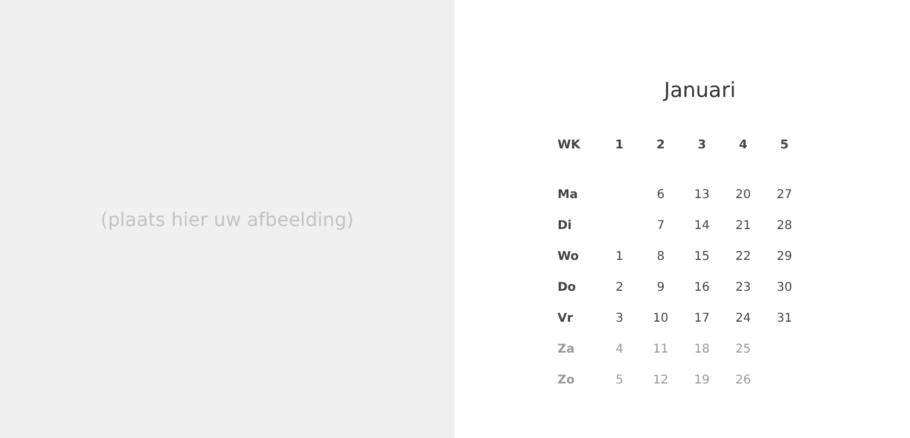(plaats hier uw afbeelding)
Januari
| WK | 1 | 2 | 3 | 4 | 5 |
| --- | --- | --- | --- | --- | --- |
| Ma | | 6 | 13 | 20 | 27 |
| Di | | 7 | 14 | 21 | 28 |
| Wo | 1 | 8 | 15 | 22 | 29 |
| Do | 2 | 9 | 16 | 23 | 30 |
| Vr | 3 | 10 | 17 | 24 | 31 |
| Za | 4 | 11 | 18 | 25 | |
| Zo | 5 | 12 | 19 | 26 | |